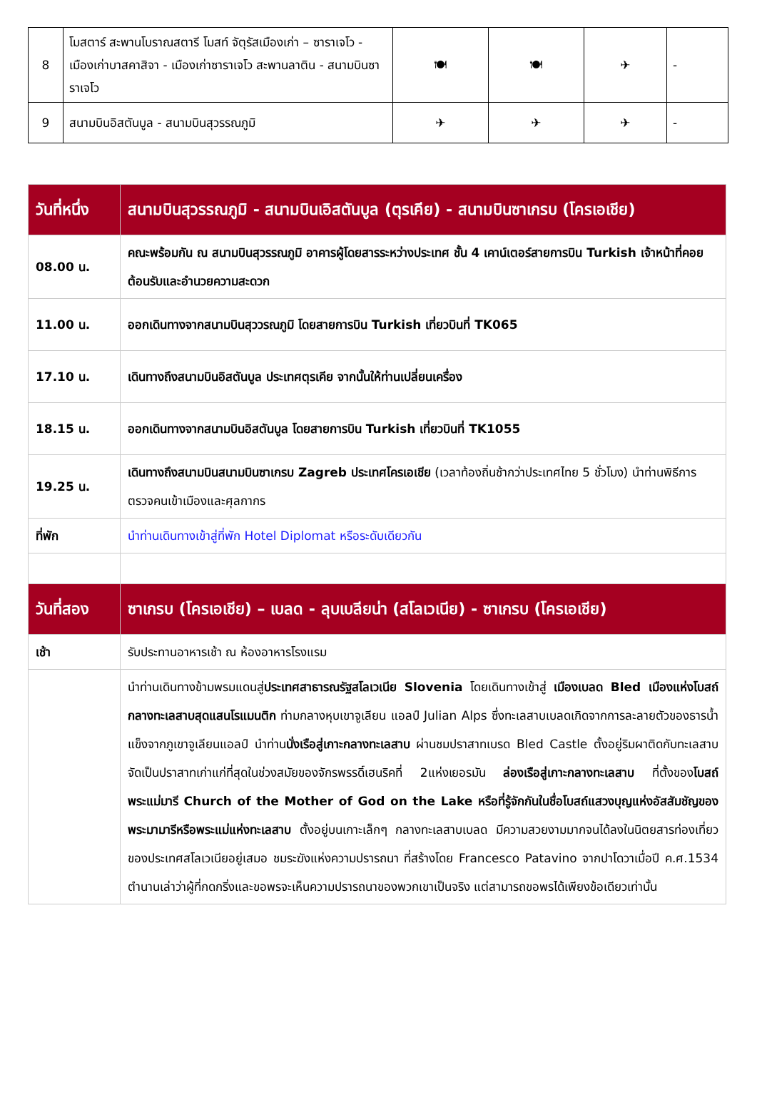| 8 | โมสตาร์ สะพานโบราณสตารี โมสท์ จัตุรัสเมืองเก่า – ซาราเจโว - เมืองเก่าบาสคาสิจา - เมืองเก่าซาราเจโว สะพานลาติน - สนามบินซาราเจโว | 🍽 | 🍽 | ✈ | - |
| 9 | สนามบินอิสตันบูล - สนามบินสุวรรณภูมิ | ✈ | ✈ | ✈ | - |
| วันที่หนึ่ง | สนามบินสุวรรณภูมิ - สนามบินเอิสตันบูล (ตุรเคีย) - สนามบินซาเกรบ (โครเอเชีย) |
| 08.00 น. | คณะพร้อมกัน ณ สนามบินสุวรรณภูมิ อาคารผู้โดยสารระหว่างประเทศ ชั้น 4 เคาน์เตอร์สายการบิน Turkish เจ้าหน้าที่คอยต้อนรับและอำนวยความสะดวก |
| 11.00 น. | ออกเดินทางจากสนามบินสุววรณภูมิ โดยสายการบิน Turkish เที่ยวบินที่ TK065 |
| 17.10 น. | เดินทางถึงสนามบินอิสตันบูล ประเทศตุรเคีย จากนั้นให้ท่านเปลี่ยนเครื่อง |
| 18.15 น. | ออกเดินทางจากสนามบินอิสตันบูล โดยสายการบิน Turkish เที่ยวบินที่ TK1055 |
| 19.25 น. | เดินทางถึงสนามบินสนามบินซาเกรบ Zagreb ประเทศโครเอเชีย (เวลาท้องถิ่นช้ากว่าประเทศไทย 5 ชั่วโมง) นำท่านพิธีการตรวจคนเข้าเมืองและศุลกากร |
| ที่พัก | นำท่านเดินทางเข้าสู่ที่พัก Hotel Diplomat หรือระดับเดียวกัน |
| วันที่สอง | ซาเกรบ (โครเอเชีย) – เบลด - ลุบเบลียน่า (สโลเวเนีย) - ซาเกรบ (โครเอเชีย) |
| เช้า | รับประทานอาหารเช้า ณ ห้องอาหารโรงแรม |
| | นำท่านเดินทางข้ามพรมแดนสู่ ประเทศสาธารณรัฐสโลเวเนีย Slovenia โดยเดินทางเข้าสู่ เมืองเบลด Bled เมืองแห่งโบสถ์กลางทะเลสาบสุดแสนโรแมนติก ท่ามกลางหุบเขาจูเลียน แอลป์ Julian Alps ซึ่งทะเลสาบเบลดเกิดจากการละลายตัวของธารน้ำแข็งจากภูเขาจูเลียนแอลป์ นำท่าน นั่งเรือสู่เกาะกลางทะเลสาบ ผ่านชมปราสาทเบรด Bled Castle ตั้งอยู่ริมผาติดกับทะเลสาบ จัดเป็นปราสาทเก่าแก่ที่สุดในช่วงสมัยของจักรพรรดิ์เฮนริคที่ 2แห่งเยอรมัน ล่องเรือสู่เกาะกลางทะเลสาบ ที่ตั้งของ โบสถ์พระแม่มารี Church of the Mother of God on the Lake หรือที่รู้จักกันในชื่อโบสถ์แสวงบุญแห่งอัสสัมชัญของพระมามารีหรือพระแม่แห่งทะเลสาบ ตั้งอยู่บนเกาะเล็กๆ กลางทะเลสาบเบลด มีความสวยงามมากจนได้ลงในนิตยสารท่องเที่ยวของประเทศสโลเวเนียอยู่เสมอ ชมระฆังแห่งความปรารถนา ที่สร้างโดย Francesco Patavino จากปาโดวาเมื่อปี ค.ศ.1534 ตำนานเล่าว่าผู้ที่กดกริ่งและขอพรจะเห็นความปรารถนาของพวกเขาเป็นจริง แต่สามารถขอพรได้เพียงข้อเดียวเท่านั้น |